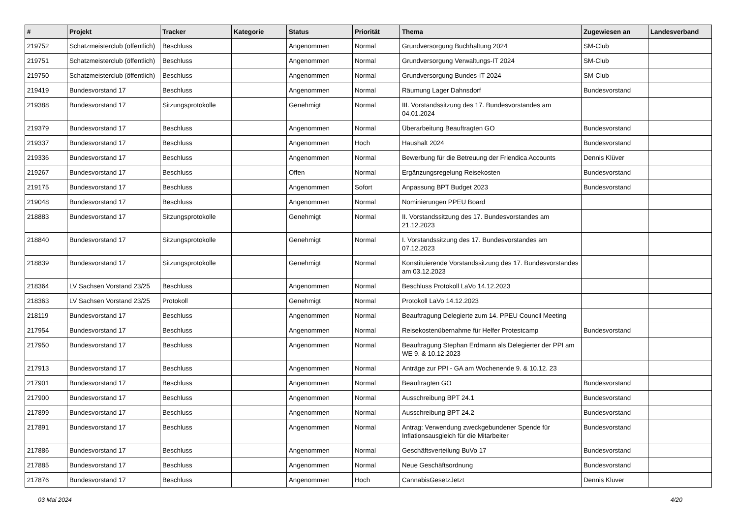| # | Projekt | Tracker | Kategorie | Status | Priorität | Thema | Zugewiesen an | Landesverband |
| --- | --- | --- | --- | --- | --- | --- | --- | --- |
| 219752 | Schatzmeisterclub (öffentlich) | Beschluss | | Angenommen | Normal | Grundversorgung Buchhaltung 2024 | SM-Club | |
| 219751 | Schatzmeisterclub (öffentlich) | Beschluss | | Angenommen | Normal | Grundversorgung Verwaltungs-IT 2024 | SM-Club | |
| 219750 | Schatzmeisterclub (öffentlich) | Beschluss | | Angenommen | Normal | Grundversorgung Bundes-IT 2024 | SM-Club | |
| 219419 | Bundesvorstand 17 | Beschluss | | Angenommen | Normal | Räumung Lager Dahnsdorf | Bundesvorstand | |
| 219388 | Bundesvorstand 17 | Sitzungsprotokolle | | Genehmigt | Normal | III. Vorstandssitzung des 17. Bundesvorstandes am 04.01.2024 | | |
| 219379 | Bundesvorstand 17 | Beschluss | | Angenommen | Normal | Überarbeitung Beauftragten GO | Bundesvorstand | |
| 219337 | Bundesvorstand 17 | Beschluss | | Angenommen | Hoch | Haushalt 2024 | Bundesvorstand | |
| 219336 | Bundesvorstand 17 | Beschluss | | Angenommen | Normal | Bewerbung für die Betreuung der Friendica Accounts | Dennis Klüver | |
| 219267 | Bundesvorstand 17 | Beschluss | | Offen | Normal | Ergänzungsregelung Reisekosten | Bundesvorstand | |
| 219175 | Bundesvorstand 17 | Beschluss | | Angenommen | Sofort | Anpassung BPT Budget 2023 | Bundesvorstand | |
| 219048 | Bundesvorstand 17 | Beschluss | | Angenommen | Normal | Nominierungen PPEU Board | | |
| 218883 | Bundesvorstand 17 | Sitzungsprotokolle | | Genehmigt | Normal | II. Vorstandssitzung des 17. Bundesvorstandes am 21.12.2023 | | |
| 218840 | Bundesvorstand 17 | Sitzungsprotokolle | | Genehmigt | Normal | I. Vorstandssitzung des 17. Bundesvorstandes am 07.12.2023 | | |
| 218839 | Bundesvorstand 17 | Sitzungsprotokolle | | Genehmigt | Normal | Konstituierende Vorstandssitzung des 17. Bundesvorstandes am 03.12.2023 | | |
| 218364 | LV Sachsen Vorstand 23/25 | Beschluss | | Angenommen | Normal | Beschluss Protokoll LaVo 14.12.2023 | | |
| 218363 | LV Sachsen Vorstand 23/25 | Protokoll | | Genehmigt | Normal | Protokoll LaVo 14.12.2023 | | |
| 218119 | Bundesvorstand 17 | Beschluss | | Angenommen | Normal | Beauftragung Delegierte zum 14. PPEU Council Meeting | | |
| 217954 | Bundesvorstand 17 | Beschluss | | Angenommen | Normal | Reisekostenübernahme für Helfer Protestcamp | Bundesvorstand | |
| 217950 | Bundesvorstand 17 | Beschluss | | Angenommen | Normal | Beauftragung Stephan Erdmann als Delegierter der PPI am WE 9. & 10.12.2023 | | |
| 217913 | Bundesvorstand 17 | Beschluss | | Angenommen | Normal | Anträge zur PPI - GA am Wochenende 9. & 10.12. 23 | | |
| 217901 | Bundesvorstand 17 | Beschluss | | Angenommen | Normal | Beauftragten GO | Bundesvorstand | |
| 217900 | Bundesvorstand 17 | Beschluss | | Angenommen | Normal | Ausschreibung BPT 24.1 | Bundesvorstand | |
| 217899 | Bundesvorstand 17 | Beschluss | | Angenommen | Normal | Ausschreibung BPT 24.2 | Bundesvorstand | |
| 217891 | Bundesvorstand 17 | Beschluss | | Angenommen | Normal | Antrag: Verwendung zweckgebundener Spende für Inflationsausgleich für die Mitarbeiter | Bundesvorstand | |
| 217886 | Bundesvorstand 17 | Beschluss | | Angenommen | Normal | Geschäftsverteilung BuVo 17 | Bundesvorstand | |
| 217885 | Bundesvorstand 17 | Beschluss | | Angenommen | Normal | Neue Geschäftsordnung | Bundesvorstand | |
| 217876 | Bundesvorstand 17 | Beschluss | | Angenommen | Hoch | CannabisGesetzJetzt | Dennis Klüver | |
03 Mai 2024 4/20